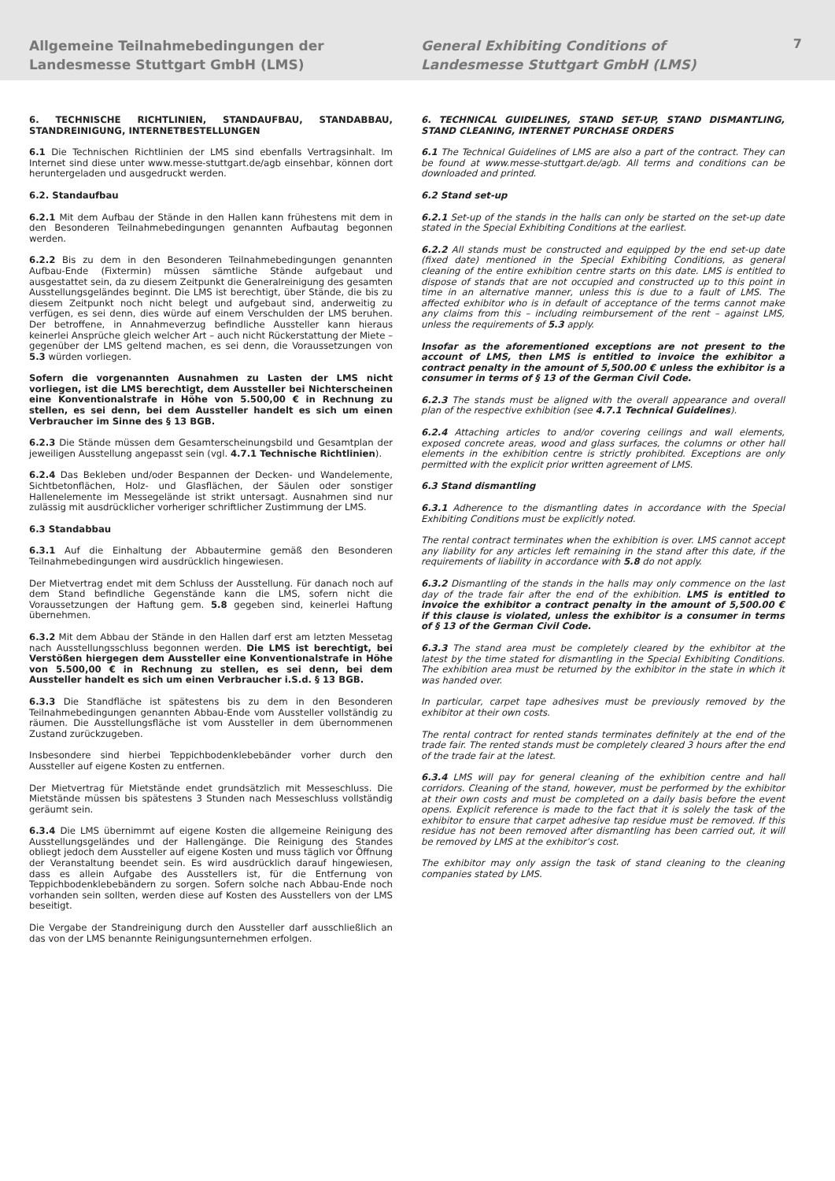Allgemeine Teilnahmebedingungen der
Landesmesse Stuttgart GmbH (LMS)
General Exhibiting Conditions of
Landesmesse Stuttgart GmbH (LMS)
7
6. TECHNISCHE RICHTLINIEN, STANDAUFBAU, STANDABBAU, STANDREINIGUNG, INTERNETBESTELLUNGEN
6.1 Die Technischen Richtlinien der LMS sind ebenfalls Vertragsinhalt. Im Internet sind diese unter www.messe-stuttgart.de/agb einsehbar, können dort heruntergeladen und ausgedruckt werden.
6.2. Standaufbau
6.2.1 Mit dem Aufbau der Stände in den Hallen kann frühestens mit dem in den Besonderen Teilnahmebedingungen genannten Aufbautag begonnen werden.
6.2.2 Bis zu dem in den Besonderen Teilnahmebedingungen genannten Aufbau-Ende (Fixtermin) müssen sämtliche Stände aufgebaut und ausgestattet sein, da zu diesem Zeitpunkt die Generalreinigung des gesamten Ausstellungsgeländes beginnt. Die LMS ist berechtigt, über Stände, die bis zu diesem Zeitpunkt noch nicht belegt und aufgebaut sind, anderweitig zu verfügen, es sei denn, dies würde auf einem Verschulden der LMS beruhen. Der betroffene, in Annahmeverzug befindliche Aussteller kann hieraus keinerlei Ansprüche gleich welcher Art – auch nicht Rückerstattung der Miete – gegenüber der LMS geltend machen, es sei denn, die Voraussetzungen von 5.3 würden vorliegen.
Sofern die vorgenannten Ausnahmen zu Lasten der LMS nicht vorliegen, ist die LMS berechtigt, dem Aussteller bei Nichterscheinen eine Konventionalstrafe in Höhe von 5.500,00 € in Rechnung zu stellen, es sei denn, bei dem Aussteller handelt es sich um einen Verbraucher im Sinne des § 13 BGB.
6.2.3 Die Stände müssen dem Gesamterscheinungsbild und Gesamtplan der jeweiligen Ausstellung angepasst sein (vgl. 4.7.1 Technische Richtlinien).
6.2.4 Das Bekleben und/oder Bespannen der Decken- und Wandelemente, Sichtbetonflächen, Holz- und Glasflächen, der Säulen oder sonstiger Hallenelemente im Messegelände ist strikt untersagt. Ausnahmen sind nur zulässig mit ausdrücklicher vorheriger schriftlicher Zustimmung der LMS.
6.3 Standabbau
6.3.1 Auf die Einhaltung der Abbautermine gemäß den Besonderen Teilnahmebedingungen wird ausdrücklich hingewiesen.
Der Mietvertrag endet mit dem Schluss der Ausstellung. Für danach noch auf dem Stand befindliche Gegenstände kann die LMS, sofern nicht die Voraussetzungen der Haftung gem. 5.8 gegeben sind, keinerlei Haftung übernehmen.
6.3.2 Mit dem Abbau der Stände in den Hallen darf erst am letzten Messetag nach Ausstellungsschluss begonnen werden. Die LMS ist berechtigt, bei Verstößen hiergegen dem Aussteller eine Konventionalstrafe in Höhe von 5.500,00 € in Rechnung zu stellen, es sei denn, bei dem Aussteller handelt es sich um einen Verbraucher i.S.d. § 13 BGB.
6.3.3 Die Standfläche ist spätestens bis zu dem in den Besonderen Teilnahmebedingungen genannten Abbau-Ende vom Aussteller vollständig zu räumen. Die Ausstellungsfläche ist vom Aussteller in dem übernommenen Zustand zurückzugeben.
Insbesondere sind hierbei Teppichbodenklebebänder vorher durch den Aussteller auf eigene Kosten zu entfernen.
Der Mietvertrag für Mietstände endet grundsätzlich mit Messeschluss. Die Mietstände müssen bis spätestens 3 Stunden nach Messeschluss vollständig geräumt sein.
6.3.4 Die LMS übernimmt auf eigene Kosten die allgemeine Reinigung des Ausstellungsgeländes und der Hallengänge. Die Reinigung des Standes obliegt jedoch dem Aussteller auf eigene Kosten und muss täglich vor Öffnung der Veranstaltung beendet sein. Es wird ausdrücklich darauf hingewiesen, dass es allein Aufgabe des Ausstellers ist, für die Entfernung von Teppichbodenklebebändern zu sorgen. Sofern solche nach Abbau-Ende noch vorhanden sein sollten, werden diese auf Kosten des Ausstellers von der LMS beseitigt.
Die Vergabe der Standreinigung durch den Aussteller darf ausschließlich an das von der LMS benannte Reinigungsunternehmen erfolgen.
6. TECHNICAL GUIDELINES, STAND SET-UP, STAND DISMANTLING, STAND CLEANING, INTERNET PURCHASE ORDERS
6.1 The Technical Guidelines of LMS are also a part of the contract. They can be found at www.messe-stuttgart.de/agb. All terms and conditions can be downloaded and printed.
6.2 Stand set-up
6.2.1 Set-up of the stands in the halls can only be started on the set-up date stated in the Special Exhibiting Conditions at the earliest.
6.2.2 All stands must be constructed and equipped by the end set-up date (fixed date) mentioned in the Special Exhibiting Conditions, as general cleaning of the entire exhibition centre starts on this date. LMS is entitled to dispose of stands that are not occupied and constructed up to this point in time in an alternative manner, unless this is due to a fault of LMS. The affected exhibitor who is in default of acceptance of the terms cannot make any claims from this – including reimbursement of the rent – against LMS, unless the requirements of 5.3 apply.
Insofar as the aforementioned exceptions are not present to the account of LMS, then LMS is entitled to invoice the exhibitor a contract penalty in the amount of 5,500.00 € unless the exhibitor is a consumer in terms of § 13 of the German Civil Code.
6.2.3 The stands must be aligned with the overall appearance and overall plan of the respective exhibition (see 4.7.1 Technical Guidelines).
6.2.4 Attaching articles to and/or covering ceilings and wall elements, exposed concrete areas, wood and glass surfaces, the columns or other hall elements in the exhibition centre is strictly prohibited. Exceptions are only permitted with the explicit prior written agreement of LMS.
6.3 Stand dismantling
6.3.1 Adherence to the dismantling dates in accordance with the Special Exhibiting Conditions must be explicitly noted.
The rental contract terminates when the exhibition is over. LMS cannot accept any liability for any articles left remaining in the stand after this date, if the requirements of liability in accordance with 5.8 do not apply.
6.3.2 Dismantling of the stands in the halls may only commence on the last day of the trade fair after the end of the exhibition. LMS is entitled to invoice the exhibitor a contract penalty in the amount of 5,500.00 € if this clause is violated, unless the exhibitor is a consumer in terms of § 13 of the German Civil Code.
6.3.3 The stand area must be completely cleared by the exhibitor at the latest by the time stated for dismantling in the Special Exhibiting Conditions. The exhibition area must be returned by the exhibitor in the state in which it was handed over.
In particular, carpet tape adhesives must be previously removed by the exhibitor at their own costs.
The rental contract for rented stands terminates definitely at the end of the trade fair. The rented stands must be completely cleared 3 hours after the end of the trade fair at the latest.
6.3.4 LMS will pay for general cleaning of the exhibition centre and hall corridors. Cleaning of the stand, however, must be performed by the exhibitor at their own costs and must be completed on a daily basis before the event opens. Explicit reference is made to the fact that it is solely the task of the exhibitor to ensure that carpet adhesive tap residue must be removed. If this residue has not been removed after dismantling has been carried out, it will be removed by LMS at the exhibitor’s cost.
The exhibitor may only assign the task of stand cleaning to the cleaning companies stated by LMS.